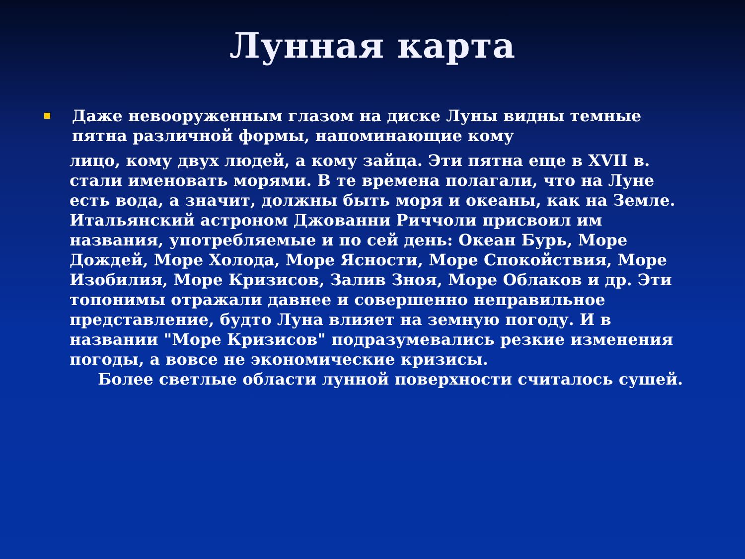Лунная карта
Даже невооруженным глазом на диске Луны видны темные пятна различной формы, напоминающие кому
лицо, кому двух людей, а кому зайца. Эти пятна еще в XVII в. стали именовать морями. В те времена полагали, что на Луне есть вода, а значит, должны быть моря и океаны, как на Земле. Итальянский астроном Джованни Риччоли присвоил им названия, употребляемые и по сей день: Океан Бурь, Море Дождей, Море Холода, Море Ясности, Море Спокойствия, Море Изобилия, Море Кризисов, Залив Зноя, Море Облаков и др. Эти топонимы отражали давнее и совершенно неправильное представление, будто Луна влияет на земную погоду. И в названии "Море Кризисов" подразумевались резкие изменения погоды, а вовсе не экономические кризисы.
Более светлые области лунной поверхности считалось сушей.